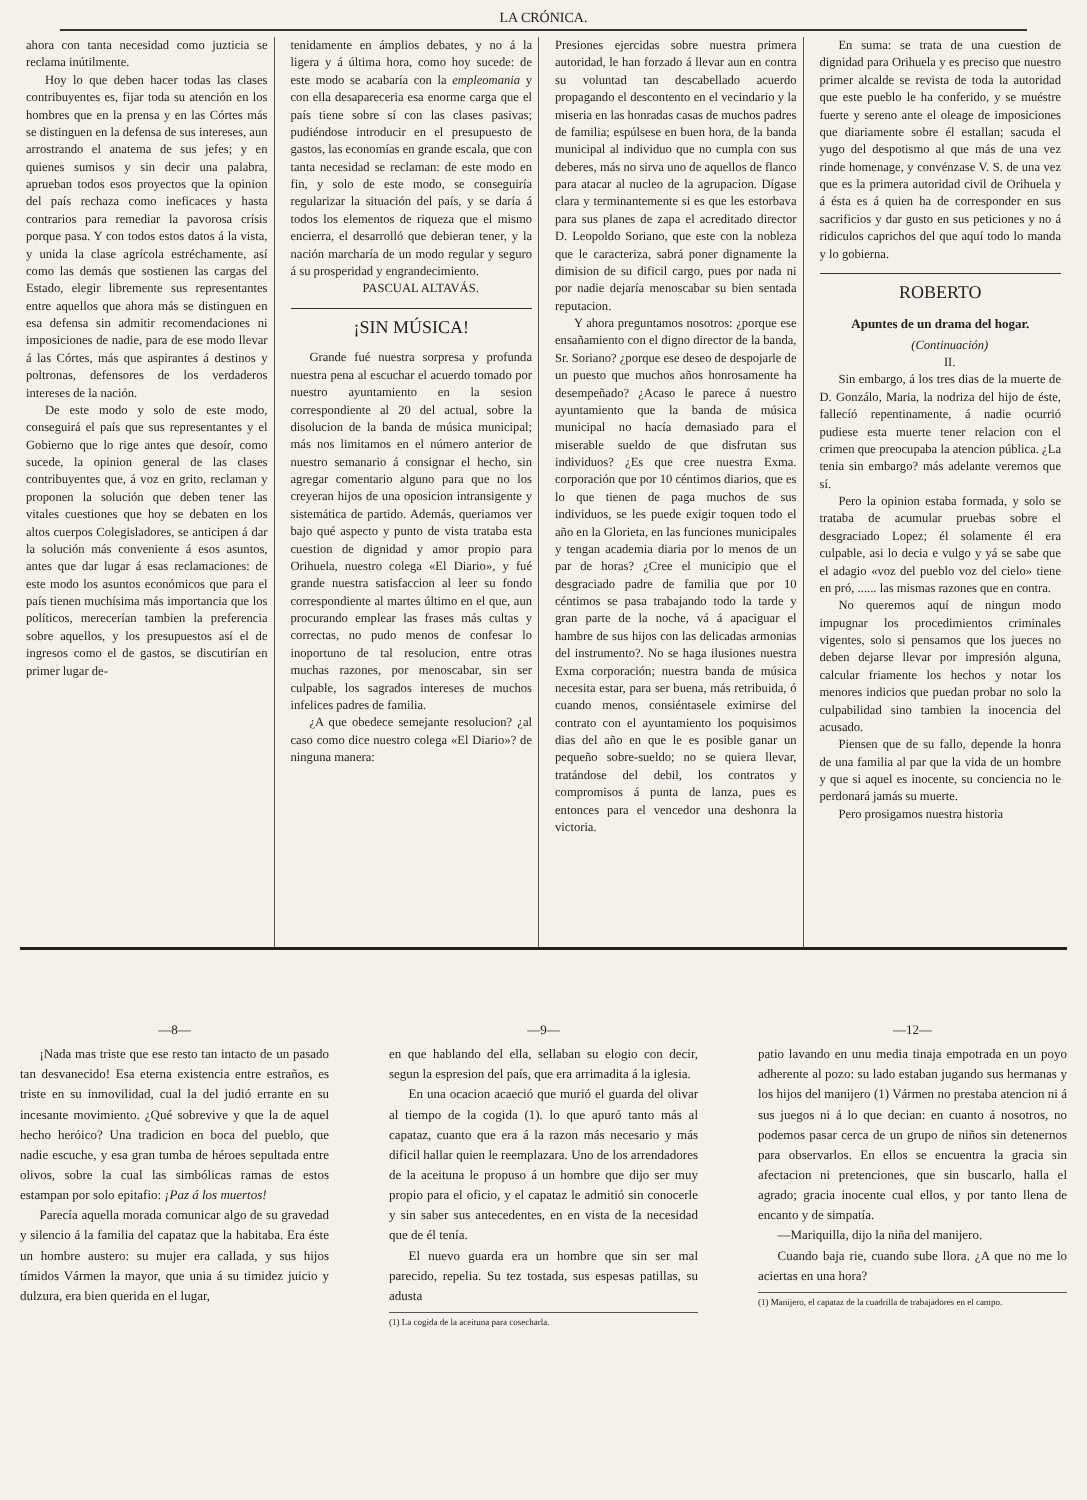LA CRÓNICA.
ahora con tanta necesidad como juzticia se reclama inútilmente.
Hoy lo que deben hacer todas las clases contribuyentes es, fijar toda su atención en los hombres que en la prensa y en las Córtes más se distinguen en la defensa de sus intereses, aun arrostrando el anatema de sus jefes; y en quienes sumisos y sin decir una palabra, aprueban todos esos proyectos que la opinion del país rechaza como ineficaces y hasta contrarios para remediar la pavorosa crísis porque pasa. Y con todos estos datos á la vista, y unida la clase agrícola estréchamente, así como las demás que sostienen las cargas del Estado, elegir libremente sus representantes entre aquellos que ahora más se distinguen en esa defensa sin admitir recomendaciones ni imposiciones de nadie, para de ese modo llevar á las Córtes, más que aspirantes á destinos y poltronas, defensores de los verdaderos intereses de la nación.
De este modo y solo de este modo, conseguirá el país que sus representantes y el Gobierno que lo rige antes que desoír, como sucede, la opinion general de las clases contribuyentes que, á voz en grito, reclaman y proponen la solución que deben tener las vitales cuestiones que hoy se debaten en los altos cuerpos Colegisladores, se anticipen á dar la solución más conveniente á esos asuntos, antes que dar lugar á esas reclamaciones: de este modo los asuntos económicos que para el país tienen muchísima más importancia que los políticos, merecerían tambien la preferencia sobre aquellos, y los presupuestos así el de ingresos como el de gastos, se discutirían en primer lugar de-
tenidamente en ámplios debates, y no á la ligera y á última hora, como hoy sucede: de este modo se acabaría con la empleomania y con ella desapareceria esa enorme carga que el país tiene sobre sí con las clases pasivas; pudiéndose introducir en el presupuesto de gastos, las economías en grande escala, que con tanta necesidad se reclaman: de este modo en fin, y solo de este modo, se conseguiría regularizar la situación del país, y se daría á todos los elementos de riqueza que el mismo encierra, el desarrolló que debieran tener, y la nación marcharía de un modo regular y seguro á su prosperidad y engrandecimiento.
PASCUAL ALTAVÁS.
¡SIN MÚSICA!
Grande fué nuestra sorpresa y profunda nuestra pena al escuchar el acuerdo tomado por nuestro ayuntamiento en la sesion correspondiente al 20 del actual, sobre la disolucion de la banda de música municipal; más nos limitamos en el número anterior de nuestro semanario á consignar el hecho, sin agregar comentario alguno para que no los creyeran hijos de una oposicion intransigente y sistemática de partido. Además, queriamos ver bajo qué aspecto y punto de vista trataba esta cuestion de dignidad y amor propio para Orihuela, nuestro colega «El Diario», y fué grande nuestra satisfaccion al leer su fondo correspondiente al martes último en el que, aun procurando emplear las frases más cultas y correctas, no pudo menos de confesar lo inoportuno de tal resolucion, entre otras muchas razones, por menoscabar, sin ser culpable, los sagrados intereses de muchos infelices padres de familia.
¿A que obedece semejante resolucion? ¿al caso como dice nuestro colega «El Diario»? de ninguna manera:
Presiones ejercidas sobre nuestra primera autoridad, le han forzado á llevar aun en contra su voluntad tan descabellado acuerdo propagando el descontento en el vecindario y la miseria en las honradas casas de muchos padres de familia; espúlsese en buen hora, de la banda municipal al individuo que no cumpla con sus deberes, más no sirva uno de aquellos de flanco para atacar al nucleo de la agrupacion. Dígase clara y terminantemente si es que les estorbava para sus planes de zapa el acreditado director D. Leopoldo Soriano, que este con la nobleza que le caracteriza, sabrá poner dignamente la dimision de su dificil cargo, pues por nada ni por nadie dejaría menoscabar su bien sentada reputacion.
Y ahora preguntamos nosotros: ¿porque ese ensañamiento con el digno director de la banda, Sr. Soriano? ¿porque ese deseo de despojarle de un puesto que muchos años honrosamente ha desempeñado? ¿Acaso le parece á nuestro ayuntamiento que la banda de música municipal no hacía demasiado para el miserable sueldo de que disfrutan sus individuos? ¿Es que cree nuestra Exma. corporación que por 10 céntimos diarios, que es lo que tienen de paga muchos de sus individuos, se les puede exigir toquen todo el año en la Glorieta, en las funciones municipales y tengan academia diaria por lo menos de un par de horas? ¿Cree el municipio que el desgraciado padre de familia que por 10 céntimos se pasa trabajando todo la tarde y gran parte de la noche, vá á apaciguar el hambre de sus hijos con las delicadas armonias del instrumento?. No se haga ilusiones nuestra Exma corporación; nuestra banda de música necesita estar, para ser buena, más retribuida, ó cuando menos, consiéntasele eximirse del contrato con el ayuntamiento los poquisimos dias del año en que le es posible ganar un pequeño sobre-sueldo; no se quiera llevar, tratándose del debil, los contratos y compromisos á punta de lanza, pues es entonces para el vencedor una deshonra la victoria.
En suma: se trata de una cuestion de dignidad para Orihuela y es preciso que nuestro primer alcalde se revista de toda la autoridad que este pueblo le ha conferido, y se muéstre fuerte y sereno ante el oleage de imposiciones que diariamente sobre él estallan; sacuda el yugo del despotismo al que más de una vez rinde homenage, y convénzase V. S. de una vez que es la primera autoridad civil de Orihuela y á ésta es á quien ha de corresponder en sus sacrificios y dar gusto en sus peticiones y no á ridiculos caprichos del que aquí todo lo manda y lo gobierna.
ROBERTO
Apuntes de un drama del hogar.
(Continuación)
II.
Sin embargo, á los tres dias de la muerte de D. Gonzálo, Maria, la nodriza del hijo de éste, fallecíó repentinamente, á nadie ocurrió pudiese esta muerte tener relacion con el crimen que preocupaba la atencion pública. ¿La tenia sin embargo? más adelante veremos que sí.
Pero la opinion estaba formada, y solo se trataba de acumular pruebas sobre el desgraciado Lopez; él solamente él era culpable, asi lo decia e vulgo y yá se sabe que el adagio «voz del pueblo voz del cielo» tiene en pró, ...... las mismas razones que en contra.
No queremos aquí de ningun modo impugnar los procedimientos criminales vigentes, solo si pensamos que los jueces no deben dejarse llevar por impresión alguna, calcular friamente los hechos y notar los menores indicios que puedan probar no solo la culpabilidad sino tambien la inocencia del acusado.
Piensen que de su fallo, depende la honra de una familia al par que la vida de un hombre y que si aquel es inocente, su conciencia no le perdonará jamás su muerte.
Pero prosigamos nuestra historia
—8—
¡Nada mas triste que ese resto tan intacto de un pasado tan desvanecido! Esa eterna existencia entre estraños, es triste en su inmovilidad, cual la del judió errante en su incesante movimiento. ¿Qué sobrevive y que la de aquel hecho heróico? Una tradicion en boca del pueblo, que nadie escuche, y esa gran tumba de héroes sepultada entre olivos, sobre la cual las simbólicas ramas de estos estampan por solo epitafio: ¡Paz á los muertos!
Parecía aquella morada comunicar algo de su gravedad y silencio á la familia del capataz que la habitaba. Era éste un hombre austero: su mujer era callada, y sus hijos tímidos Vármen la mayor, que unia á su timidez juicio y dulzura, era bien querida en el lugar,
—9—
en que hablando del ella, sellaban su elogio con decir, segun la espresion del país, que era arrimadita á la iglesia.
En una ocacion acaeció que murió el guarda del olivar al tiempo de la cogida (1). lo que apuró tanto más al capataz, cuanto que era á la razon más necesario y más dificil hallar quien le reemplazara. Uno de los arrendadores de la aceituna le propuso á un hombre que dijo ser muy propio para el oficio, y el capataz le admitió sin conocerle y sin saber sus antecedentes, en en vista de la necesidad que de él tenía.
El nuevo guarda era un hombre que sin ser mal parecido, repelia. Su tez tostada, sus espesas patillas, su adusta
(1) La cogida de la aceituna para cosecharla.
—12—
patio lavando en unu media tinaja empotrada en un poyo adherente al pozo: su lado estaban jugando sus hermanas y los hijos del manijero (1) Vármen no prestaba atencion ni á sus juegos ni á lo que decian: en cuanto á nosotros, no podemos pasar cerca de un grupo de niños sin detenernos para observarlos. En ellos se encuentra la gracia sin afectacion ni pretenciones, que sin buscarlo, halla el agrado; gracia inocente cual ellos, y por tanto llena de encanto y de simpatía.
—Mariquilla, dijo la niña del manijero.
Cuando baja rie, cuando sube llora. ¿A que no me lo aciertas en una hora?
(1) Manijero, el capataz de la cuadrilla de trabajadores en el campo.